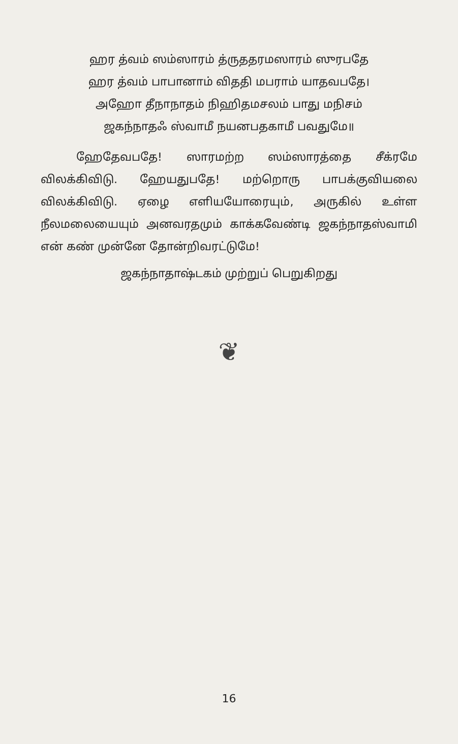ஹர த்வம் ஸம்ஸாரம் த்ருததரமஸாரம் ஸுரபதே
ஹர த்வம் பாபானாம் விததி மபராம் யாதவபதே।
அஹோ தீநாநாதம் நிஹிதமசலம் பாது மநிசம்
ஜகந்நாதஃ ஸ்வாமீ நயனபதகாமீ பவதுமே॥
ஹேதேவபதே! ஸாரமற்ற ஸம்ஸாரத்தை சீக்ரமே விலக்கிவிடு. ஹேயதுபதே! மற்றொரு பாபக்குவியலை விலக்கிவிடு. ஏழை எளியயோரையும், அருகில் உள்ள நீலமலையையும் அனவரதமும் காக்கவேண்டி ஜகந்நாதஸ்வாமி என் கண் முன்னே தோன்றிவரட்டுமே!
ஜகந்நாதாஷ்டகம் முற்றுப் பெறுகிறது
❦
16